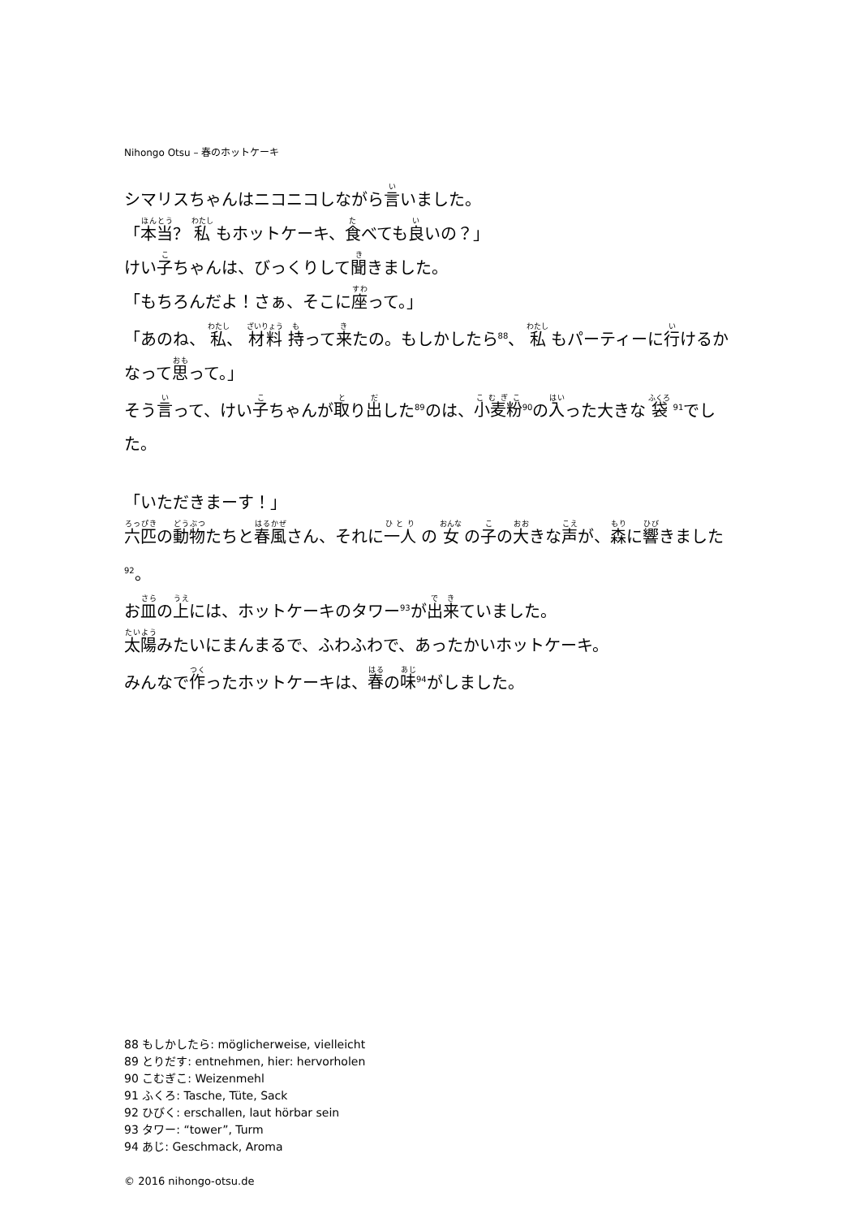Nihongo Otsu – 春のホットケーキ
シマリスちゃんはニコニコしながら言いました。
「本当？ 私 もホットケーキ、食べても良いの？」
けい子ちゃんは、びっくりして聞きました。
「もちろんだよ！さぁ、そこに座って。」
「あのね、 私、 材料 持って来たの。もしかしたら<sup>88</sup>、 私 もパーティーに行けるかなって思って。」
そう言って、けい子ちゃんが取り出した<sup>89</sup>のは、小麦粉<sup>90</sup>の入った大きな 袋 <sup>91</sup>でした。
「いただきまーす！」
六匹の動物たちと春風さん、それに一人 の 女 の子の大きな声が、森に響きました<sup>92</sup>。
お皿の上には、ホットケーキのタワー<sup>93</sup>が出来ていました。
太陽みたいにまんまるで、ふわふわで、あったかいホットケーキ。
みんなで作ったホットケーキは、春の味<sup>94</sup>がしました。
88 もしかしたら: möglicherweise, vielleicht
89 とりだす: entnehmen, hier: hervorholen
90 こむぎこ: Weizenmehl
91 ふくろ: Tasche, Tüte, Sack
92 ひびく: erschallen, laut hörbar sein
93 タワー: “tower”, Turm
94 あじ: Geschmack, Aroma
© 2016 nihongo-otsu.de